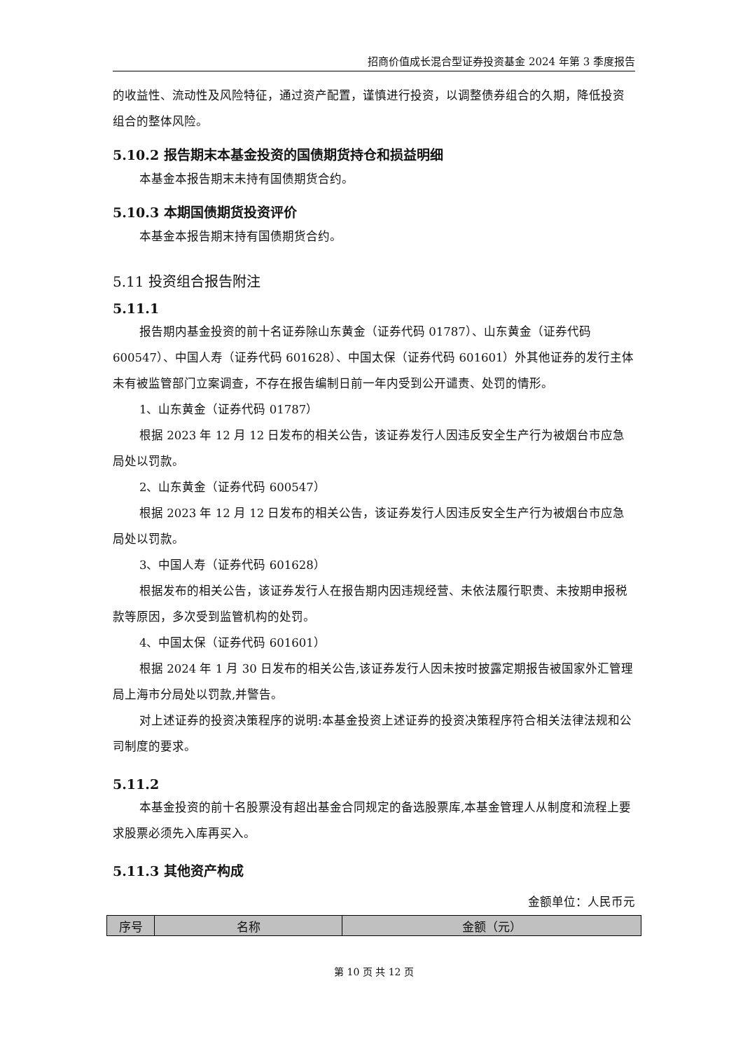招商价值成长混合型证券投资基金 2024 年第 3 季度报告
的收益性、流动性及风险特征，通过资产配置，谨慎进行投资，以调整债券组合的久期，降低投资组合的整体风险。
5.10.2 报告期末本基金投资的国债期货持仓和损益明细
本基金本报告期末未持有国债期货合约。
5.10.3 本期国债期货投资评价
本基金本报告期末持有国债期货合约。
5.11 投资组合报告附注
5.11.1
报告期内基金投资的前十名证券除山东黄金（证券代码 01787）、山东黄金（证券代码 600547）、中国人寿（证券代码 601628）、中国太保（证券代码 601601）外其他证券的发行主体未有被监管部门立案调查，不存在报告编制日前一年内受到公开谴责、处罚的情形。
1、山东黄金（证券代码 01787）
根据 2023 年 12 月 12 日发布的相关公告，该证券发行人因违反安全生产行为被烟台市应急局处以罚款。
2、山东黄金（证券代码 600547）
根据 2023 年 12 月 12 日发布的相关公告，该证券发行人因违反安全生产行为被烟台市应急局处以罚款。
3、中国人寿（证券代码 601628）
根据发布的相关公告，该证券发行人在报告期内因违规经营、未依法履行职责、未按期申报税款等原因，多次受到监管机构的处罚。
4、中国太保（证券代码 601601）
根据 2024 年 1 月 30 日发布的相关公告,该证券发行人因未按时披露定期报告被国家外汇管理局上海市分局处以罚款,并警告。
对上述证券的投资决策程序的说明:本基金投资上述证券的投资决策程序符合相关法律法规和公司制度的要求。
5.11.2
本基金投资的前十名股票没有超出基金合同规定的备选股票库,本基金管理人从制度和流程上要求股票必须先入库再买入。
5.11.3 其他资产构成
金额单位：人民币元
| 序号 | 名称 | 金额（元） |
| --- | --- | --- |
第 10 页 共 12 页